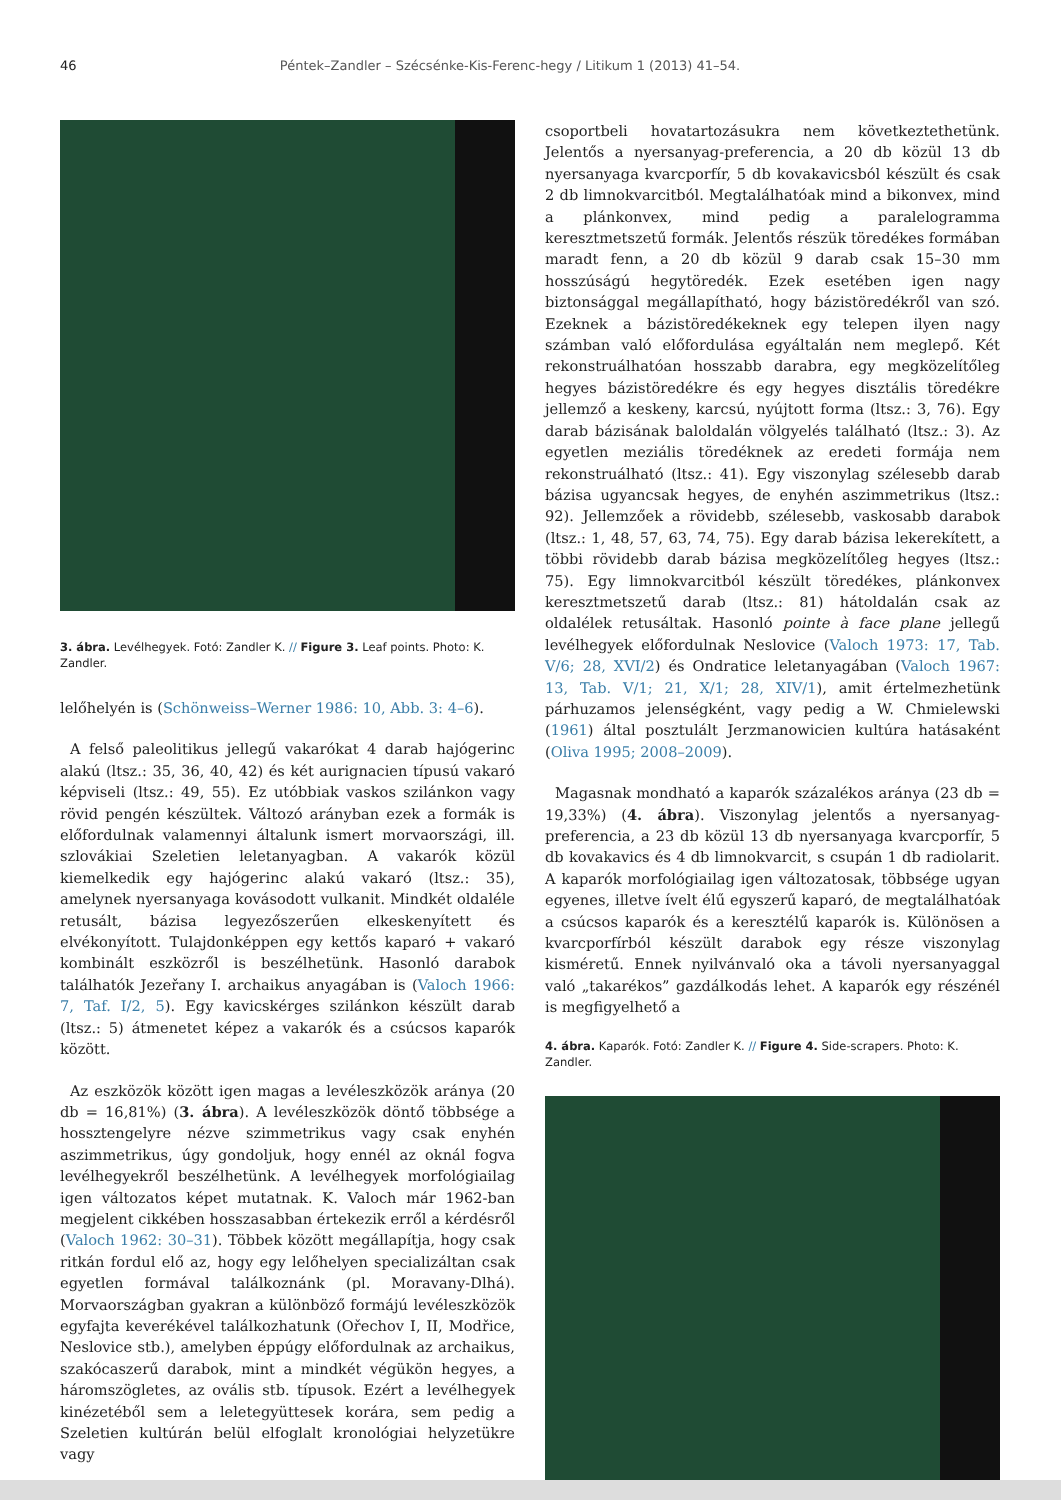46 Péntek–Zandler – Szécsénke-Kis-Ferenc-hegy / Litikum 1 (2013) 41–54.
3. ábra. Levélhegyek. Fotó: Zandler K. // Figure 3. Leaf points. Photo: K. Zandler.
lelőhelyén is (Schönweiss–Werner 1986: 10, Abb. 3: 4–6).
A felső paleolitikus jellegű vakarókat 4 darab hajógerinc alakú (ltsz.: 35, 36, 40, 42) és két aurignacien típusú vakaró képviseli (ltsz.: 49, 55). Ez utóbbiak vaskos szilánkon vagy rövid pengén készültek. Változó arányban ezek a formák is előfordulnak valamennyi általunk ismert morvaországi, ill. szlovákiai Szeletien leletanyagban. A vakarók közül kiemelkedik egy hajógerinc alakú vakaró (ltsz.: 35), amelynek nyersanyaga kovásodott vulkanit. Mindkét oldaléle retusált, bázisa legyezőszerűen elkeskenyített és elvékonyított. Tulajdonképpen egy kettős kaparó + vakaró kombinált eszközről is beszélhetünk. Hasonló darabok találhatók Jezeřany I. archaikus anyagában is (Valoch 1966: 7, Taf. I/2, 5). Egy kavicskérges szilánkon készült darab (ltsz.: 5) átmenetet képez a vakarók és a csúcsos kaparók között.
Az eszközök között igen magas a levéleszközök aránya (20 db = 16,81%) (3. ábra). A levéleszközök döntő többsége a hossztengelyre nézve szimmetrikus vagy csak enyhén aszimmetrikus, úgy gondoljuk, hogy ennél az oknál fogva levélhegyekről beszélhetünk. A levélhegyek morfológiailag igen változatos képet mutatnak. K. Valoch már 1962-ban megjelent cikkében hosszasabban értekezik erről a kérdésről (Valoch 1962: 30–31). Többek között megállapítja, hogy csak ritkán fordul elő az, hogy egy lelőhelyen specializáltan csak egyetlen formával találkoznánk (pl. Moravany-Dlhá). Morvaországban gyakran a különböző formájú levéleszközök egyfajta keverékével találkozhatunk (Ořechov I, II, Modřice, Neslovice stb.), amelyben éppúgy előfordulnak az archaikus, szakócaszerű darabok, mint a mindkét végükön hegyes, a háromszögletes, az ovális stb. típusok. Ezért a levélhegyek kinézetéből sem a leletegyüttesek korára, sem pedig a Szeletien kultúrán belül elfoglalt kronológiai helyzetükre vagy
csoportbeli hovatartozásukra nem következtethetünk. Jelentős a nyersanyag-preferencia, a 20 db közül 13 db nyersanyaga kvarcporfír, 5 db kovakavicsból készült és csak 2 db limnokvarcitból. Megtalálhatóak mind a bikonvex, mind a plánkonvex, mind pedig a paralelogramma keresztmetszetű formák. Jelentős részük töredékes formában maradt fenn, a 20 db közül 9 darab csak 15–30 mm hosszúságú hegytöredék. Ezek esetében igen nagy biztonsággal megállapítható, hogy bázistöredékről van szó. Ezeknek a bázistöredékeknek egy telepen ilyen nagy számban való előfordulása egyáltalán nem meglepő. Két rekonstruálhatóan hosszabb darabra, egy megközelítőleg hegyes bázistöredékre és egy hegyes disztális töredékre jellemző a keskeny, karcsú, nyújtott forma (ltsz.: 3, 76). Egy darab bázisának baloldalán völgyelés található (ltsz.: 3). Az egyetlen meziális töredéknek az eredeti formája nem rekonstruálható (ltsz.: 41). Egy viszonylag szélesebb darab bázisa ugyancsak hegyes, de enyhén aszimmetrikus (ltsz.: 92). Jellemzőek a rövidebb, szélesebb, vaskosabb darabok (ltsz.: 1, 48, 57, 63, 74, 75). Egy darab bázisa lekerekített, a többi rövidebb darab bázisa megközelítőleg hegyes (ltsz.: 75). Egy limnokvarcitból készült töredékes, plánkonvex keresztmetszetű darab (ltsz.: 81) hátoldalán csak az oldalélek retusáltak. Hasonló pointe à face plane jellegű levélhegyek előfordulnak Neslovice (Valoch 1973: 17, Tab. V/6; 28, XVI/2) és Ondratice leletanyagában (Valoch 1967: 13, Tab. V/1; 21, X/1; 28, XIV/1), amit értelmezhetünk párhuzamos jelenségként, vagy pedig a W. Chmielewski (1961) által posztulált Jerzmanowicien kultúra hatásaként (Oliva 1995; 2008–2009).
Magasnak mondható a kaparók százalékos aránya (23 db = 19,33%) (4. ábra). Viszonylag jelentős a nyersanyag-preferencia, a 23 db közül 13 db nyersanyaga kvarcporfír, 5 db kovakavics és 4 db limnokvarcit, s csupán 1 db radiolarit. A kaparók morfológiailag igen változatosak, többsége ugyan egyenes, illetve ívelt élű egyszerű kaparó, de megtalálhatóak a csúcsos kaparók és a keresztélű kaparók is. Különösen a kvarcporfírból készült darabok egy része viszonylag kisméretű. Ennek nyilvánvaló oka a távoli nyersanyaggal való „takarékos” gazdálkodás lehet. A kaparók egy részénél is megfigyelhető a
4. ábra. Kaparók. Fotó: Zandler K. // Figure 4. Side-scrapers. Photo: K. Zandler.